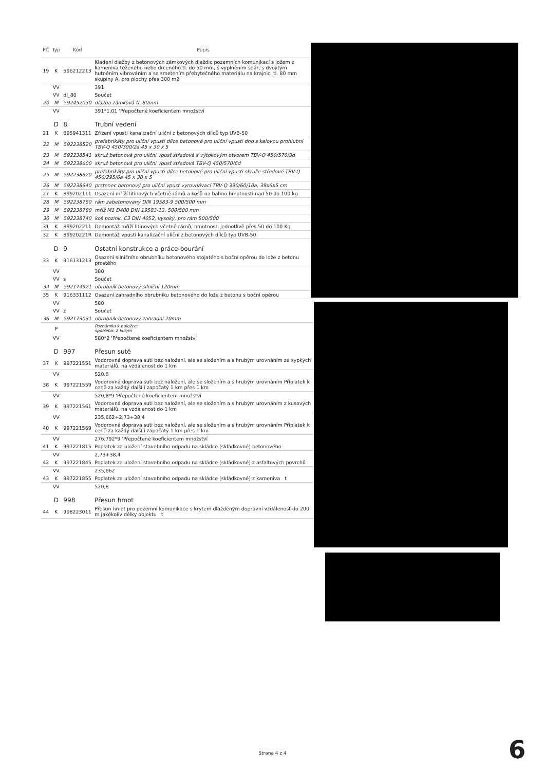| PČ | Typ | Kód | Popis |
| --- | --- | --- | --- |
| 19 | K | 596212213 | Kladení dlažby z betonových zámkových dlaždic pozemních komunikací s ložem z kameniva těženého nebo drceného tl. do 50 mm, s vyplněním spár, s dvojitým hutněním vibrováním a se smetením přebytečného materiálu na krajnici tl. 80 mm skupiny A, pro plochy přes 300 m2 |
| | VV | | 391 |
| | VV | dl_80 | Součet |
| 20 | M | 592452030 | dlažba zámková tl. 80mm |
| | VV | | 391*1,01 'Přepočtené koeficientem množství |
| | D | 8 | Trubní vedení |
| 21 | K | 895941311 | Zřízení vpusti kanalizační uliční z betonových dílců typ UVB-50 |
| 22 | M | 592238520 | prefabrikáty pro uliční vpusti dílce betonové pro uliční vpusti dno s kalovou prohlubní TBV-Q 450/300/2a 45 x 30 x 5 |
| 23 | M | 592238541 | skruž betonová pro uliční vpusť středová s výtokovým otvorem TBV-Q 450/570/3d |
| 24 | M | 592238600 | skruž betonová pro uliční vpusť středová TBV-Q 450/570/6d |
| 25 | M | 592238620 | prefabrikáty pro uliční vpusti dílce betonové pro uliční vpusti skruže středové TBV-Q 450/295/6a 45 x 30 x 5 |
| 26 | M | 592238640 | prstenec betonový pro uliční vpusť vyrovnávací TBV-Q 390/60/10a, 39x6x5 cm |
| 27 | K | 899202111 | Osazení mříží litinových včetně rámů a košů na bahno hmotnosti nad 50 do 100 kg |
| 28 | M | 592238760 | rám zabetonovaný DIN 19583-9 500/500 mm |
| 29 | M | 592238780 | mříž M1 D400 DIN 19583-13, 500/500 mm |
| 30 | M | 592238740 | koš pozink. C3 DIN 4052, vysoký, pro rám 500/500 |
| 31 | K | 899202211 | Demontáž mříží litinových včetně rámů, hmotnosti jednotlivě přes 50 do 100 Kg |
| 32 | K | 89920221R | Demontáž vpusti kanalizační uliční z betonových dílců typ UVB-50 |
| | D | 9 | Ostatní konstrukce a práce-bourání |
| 33 | K | 916131213 | Osazení silničního obrubníku betonového stojatého s boční opěrou do lože z betonu prostého |
| | VV | | 380 |
| | VV | s | Součet |
| 34 | M | 592174921 | obrubník betonový silniční 120mm |
| 35 | K | 916331112 | Osazení zahradního obrubníku betonového do lože z betonu s boční opěrou |
| | VV | | 580 |
| | VV | z | Součet |
| 36 | M | 592173031 | obrubník betonový zahradní 20mm |
| | P | | Poznámka k položce: spotřeba: 2 kus/m |
| | VV | | 580*2 'Přepočtené koeficientem množství |
| | D | 997 | Přesun sutě |
| 37 | K | 997221551 | Vodorovná doprava suti bez naložení, ale se složením a s hrubým urovnáním ze sypkých materiálů, na vzdálenost do 1 km |
| | VV | | 520,8 |
| 38 | K | 997221559 | Vodorovná doprava suti bez naložení, ale se složením a s hrubým urovnáním Příplatek k ceně za každý další i započatý 1 km přes 1 km |
| | VV | | 520,8*9 'Přepočtené koeficientem množství |
| 39 | K | 997221561 | Vodorovná doprava suti bez naložení, ale se složením a s hrubým urovnáním z kusových materiálů, na vzdálenost do 1 km |
| | VV | | 235,662+2,73+38,4 |
| 40 | K | 997221569 | Vodorovná doprava suti bez naložení, ale se složením a s hrubým urovnáním Příplatek k ceně za každý další i započatý 1 km přes 1 km |
| | VV | | 276,792*9 'Přepočtené koeficientem množství |
| 41 | K | 997221815 | Poplatek za uložení stavebního odpadu na skládce (skládkovné) betonového |
| | VV | | 2,73+38,4 |
| 42 | K | 997221845 | Poplatek za uložení stavebního odpadu na skládce (skládkovné) z asfaltových povrchů |
| | VV | | 235,662 |
| 43 | K | 997221855 | Poplatek za uložení stavebního odpadu na skládce (skládkovné) z kameniva t |
| | VV | | 520,8 |
| | D | 998 | Přesun hmot |
| 44 | K | 998223011 | Přesun hmot pro pozemní komunikace s krytem dlážděným dopravní vzdálenost do 200 m jakékoliv délky objektu t |
Strana 4 z 4 6